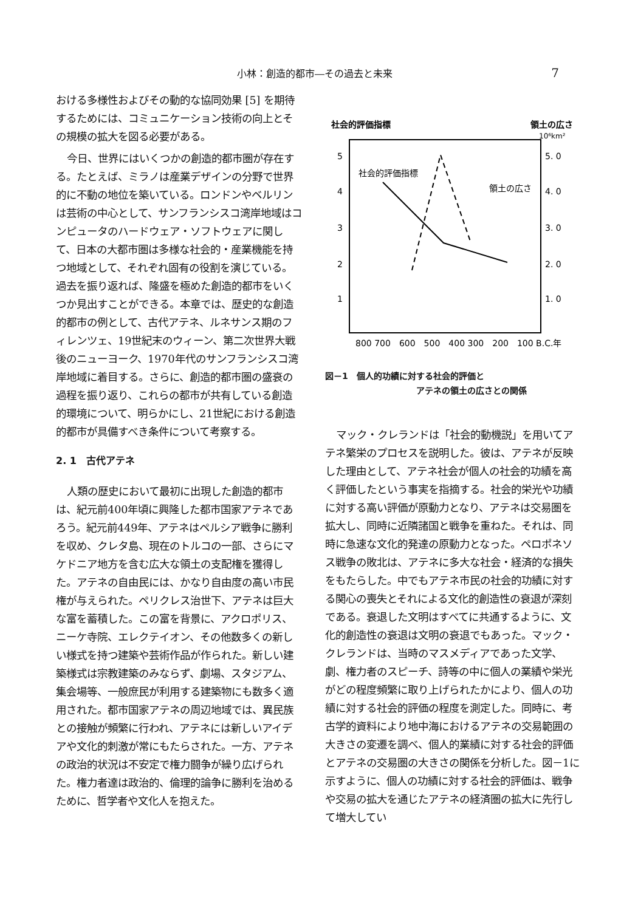小林：創造的都市―その過去と未来 7
おける多様性およびその動的な協同効果 [5] を期待するためには、コミュニケーション技術の向上とその規模の拡大を図る必要がある。
今日、世界にはいくつかの創造的都市圏が存在する。たとえば、ミラノは産業デザインの分野で世界的に不動の地位を築いている。ロンドンやベルリンは芸術の中心として、サンフランシスコ湾岸地域はコンピュータのハードウェア・ソフトウェアに関して、日本の大都市圏は多様な社会的・産業機能を持つ地域として、それぞれ固有の役割を演じている。過去を振り返れば、隆盛を極めた創造的都市をいくつか見出すことができる。本章では、歴史的な創造的都市の例として、古代アテネ、ルネサンス期のフィレンツェ、19世紀末のウィーン、第二次世界大戦後のニューヨーク、1970年代のサンフランシスコ湾岸地域に着目する。さらに、創造的都市圏の盛衰の過程を振り返り、これらの都市が共有している創造的環境について、明らかにし、21世紀における創造的都市が具備すべき条件について考察する。
2. 1　古代アテネ
人類の歴史において最初に出現した創造的都市は、紀元前400年頃に興隆した都市国家アテネであろう。紀元前449年、アテネはペルシア戦争に勝利を収め、クレタ島、現在のトルコの一部、さらにマケドニア地方を含む広大な領土の支配権を獲得した。アテネの自由民には、かなり自由度の高い市民権が与えられた。ペリクレス治世下、アテネは巨大な富を蓄積した。この富を背景に、アクロポリス、ニーケ寺院、エレクテイオン、その他数多くの新しい様式を持つ建築や芸術作品が作られた。新しい建築様式は宗教建築のみならず、劇場、スタジアム、集会場等、一般庶民が利用する建築物にも数多く適用された。都市国家アテネの周辺地域では、異民族との接触が頻繁に行われ、アテネには新しいアイデアや文化的刺激が常にもたらされた。一方、アテネの政治的状況は不安定で権力闘争が繰り広げられた。権力者達は政治的、倫理的論争に勝利を治めるために、哲学者や文化人を抱えた。
社会的評価指標
領土の広さ
10⁶km²
5
4
3
2
1
5. 0
4. 0
3. 0
2. 0
1. 0
社会的評価指標
領土の広さ
800 700　600　500　400 300　200　100 B.C.年
図－1　個人的功績に対する社会的評価と
アテネの領土の広さとの関係
マック・クレランドは「社会的動機説」を用いてアテネ繁栄のプロセスを説明した。彼は、アテネが反映した理由として、アテネ社会が個人の社会的功績を高く評価したという事実を指摘する。社会的栄光や功績に対する高い評価が原動力となり、アテネは交易圏を拡大し、同時に近隣諸国と戦争を重ねた。それは、同時に急速な文化的発達の原動力となった。ペロポネソス戦争の敗北は、アテネに多大な社会・経済的な損失をもたらした。中でもアテネ市民の社会的功績に対する関心の喪失とそれによる文化的創造性の衰退が深刻である。衰退した文明はすべてに共通するように、文化的創造性の衰退は文明の衰退でもあった。マック・クレランドは、当時のマスメディアであった文学、劇、権力者のスピーチ、詩等の中に個人の業績や栄光がどの程度頻繁に取り上げられたかにより、個人の功績に対する社会的評価の程度を測定した。同時に、考古学的資料により地中海におけるアテネの交易範囲の大きさの変遷を調べ、個人的業績に対する社会的評価とアテネの交易圏の大きさの関係を分析した。図－1に示すように、個人の功績に対する社会的評価は、戦争や交易の拡大を通じたアテネの経済圏の拡大に先行して増大してい